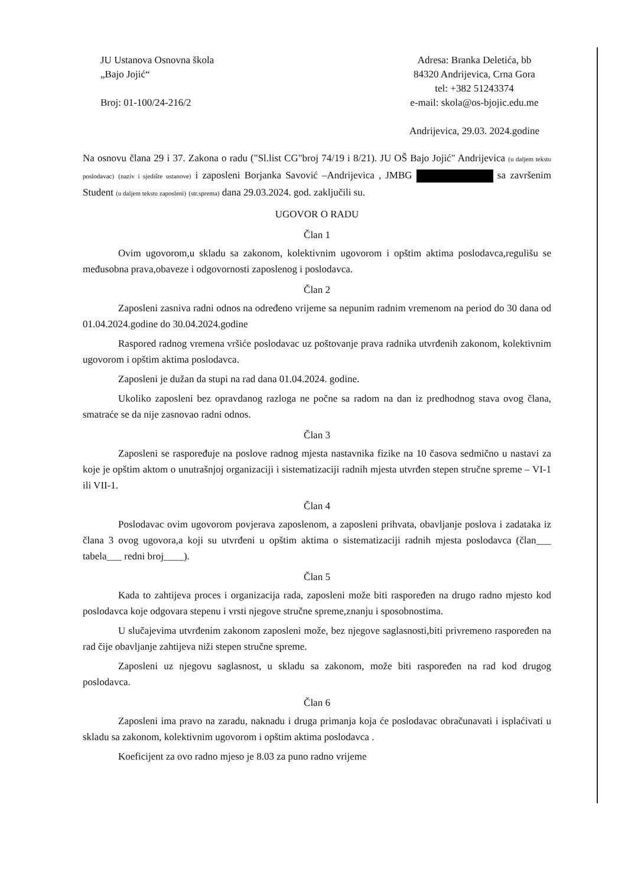JU Ustanova Osnovna škola
„Bajo Jojić“
Broj: 01-100/24-216/2
Adresa: Branka Deletića, bb
84320 Andrijevica, Crna Gora
tel: +382 51243374
e-mail: skola@os-bjojic.edu.me
Andrijevica, 29.03. 2024.godine
Na osnovu člana 29 i 37. Zakona o radu ("Sl.list CG"broj 74/19 i 8/21). JU OŠ Bajo Jojić" Andrijevica (u daljem tekstu poslodavac) (naziv i sjedište ustanove) i zaposleni Borjanka Savović –Andrijevica , JMBG sa završenim Student (u daljem tekstu zaposleni) (str.sprema) dana 29.03.2024. god. zaključili su.
UGOVOR O RADU
Član 1
Ovim ugovorom,u skladu sa zakonom, kolektivnim ugovorom i opštim aktima poslodavca,regulišu se međusobna prava,obaveze i odgovornosti zaposlenog i poslodavca.
Član 2
Zaposleni zasniva radni odnos na određeno vrijeme sa nepunim radnim vremenom na period do 30 dana od 01.04.2024.godine do 30.04.2024.godine
Raspored radnog vremena vršiće poslodavac uz poštovanje prava radnika utvrđenih zakonom, kolektivnim ugovorom i opštim aktima poslodavca.
Zaposleni je dužan da stupi na rad dana 01.04.2024. godine.
Ukoliko zaposleni bez opravdanog razloga ne počne sa radom na dan iz predhodnog stava ovog člana, smatraće se da nije zasnovao radni odnos.
Član 3
Zaposleni se raspoređuje na poslove radnog mjesta nastavnika fizike na 10 časova sedmično u nastavi za koje je opštim aktom o unutrašnjoj organizaciji i sistematizaciji radnih mjesta utvrđen stepen stručne spreme – VI-1 ili VII-1.
Član 4
Poslodavac ovim ugovorom povjerava zaposlenom, a zaposleni prihvata, obavljanje poslova i zadataka iz člana 3 ovog ugovora,a koji su utvrđeni u opštim aktima o sistematizaciji radnih mjesta poslodavca (član___ tabela___ redni broj____).
Član 5
Kada to zahtijeva proces i organizacija rada, zaposleni može biti raspoređen na drugo radno mjesto kod poslodavca koje odgovara stepenu i vrsti njegove stručne spreme,znanju i sposobnostima.
U slučajevima utvrđenim zakonom zaposleni može, bez njegove saglasnosti,biti privremeno raspoređen na rad čije obavljanje zahtijeva niži stepen stručne spreme.
Zaposleni uz njegovu saglasnost, u skladu sa zakonom, može biti raspoređen na rad kod drugog poslodavca.
Član 6
Zaposleni ima pravo na zaradu, naknadu i druga primanja koja će poslodavac obračunavati i isplaćivati u skladu sa zakonom, kolektivnim ugovorom i opštim aktima poslodavca .
Koeficijent za ovo radno mjeso je 8.03 za puno radno vrijeme